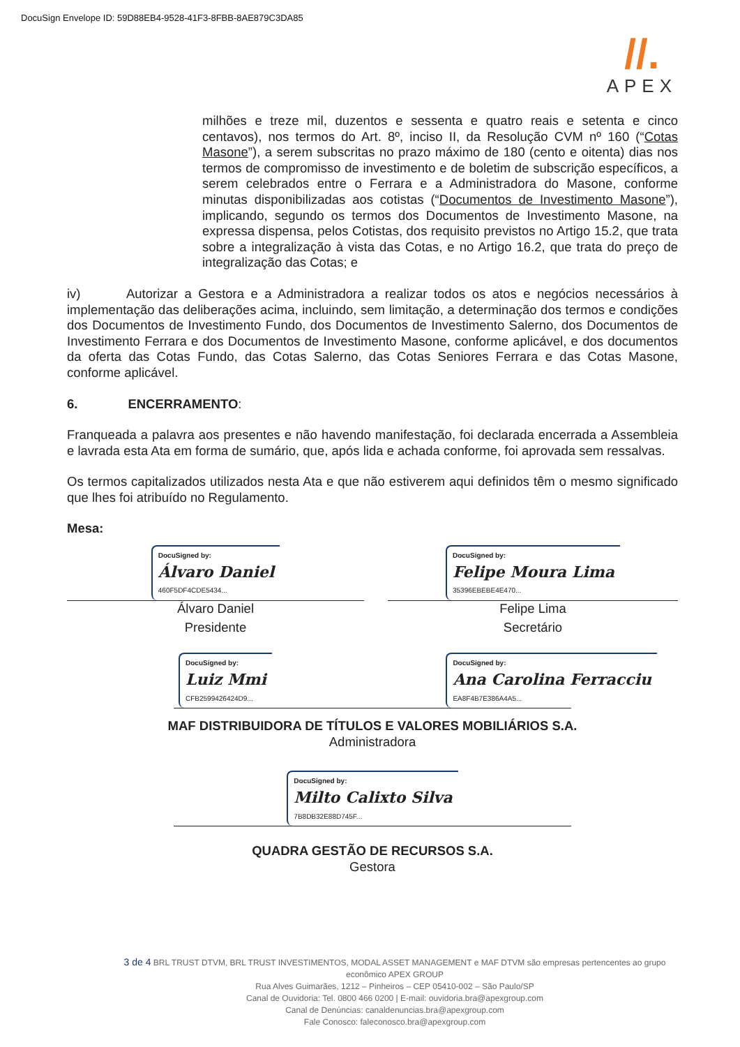DocuSign Envelope ID: 59D88EB4-9528-41F3-8FBB-8AE879C3DA85
//.
APEX
milhões e treze mil, duzentos e sessenta e quatro reais e setenta e cinco centavos), nos termos do Art. 8º, inciso II, da Resolução CVM nº 160 (“Cotas Masone”), a serem subscritas no prazo máximo de 180 (cento e oitenta) dias nos termos de compromisso de investimento e de boletim de subscrição específicos, a serem celebrados entre o Ferrara e a Administradora do Masone, conforme minutas disponibilizadas aos cotistas (“Documentos de Investimento Masone”), implicando, segundo os termos dos Documentos de Investimento Masone, na expressa dispensa, pelos Cotistas, dos requisito previstos no Artigo 15.2, que trata sobre a integralização à vista das Cotas, e no Artigo 16.2, que trata do preço de integralização das Cotas; e
iv) Autorizar a Gestora e a Administradora a realizar todos os atos e negócios necessários à implementação das deliberações acima, incluindo, sem limitação, a determinação dos termos e condições dos Documentos de Investimento Fundo, dos Documentos de Investimento Salerno, dos Documentos de Investimento Ferrara e dos Documentos de Investimento Masone, conforme aplicável, e dos documentos da oferta das Cotas Fundo, das Cotas Salerno, das Cotas Seniores Ferrara e das Cotas Masone, conforme aplicável.
6. ENCERRAMENTO:
Franqueada a palavra aos presentes e não havendo manifestação, foi declarada encerrada a Assembleia e lavrada esta Ata em forma de sumário, que, após lida e achada conforme, foi aprovada sem ressalvas.
Os termos capitalizados utilizados nesta Ata e que não estiverem aqui definidos têm o mesmo significado que lhes foi atribuído no Regulamento.
Mesa:
DocuSigned by:
Álvaro Daniel
460F5DF4CDE5434...
Álvaro Daniel
Presidente
DocuSigned by:
Felipe Moura Lima
35396EBEBE4E470...
Felipe Lima
Secretário
DocuSigned by:
Luiz Mmi
CFB2599426424D9...
DocuSigned by:
Ana Carolina Ferracciu
EA8F4B7E386A4A5...
MAF DISTRIBUIDORA DE TÍTULOS E VALORES MOBILIÁRIOS S.A.
Administradora
DocuSigned by:
Milto Calixto Silva
7B8DB32E88D745F...
QUADRA GESTÃO DE RECURSOS S.A.
Gestora
3 de 4 BRL TRUST DTVM, BRL TRUST INVESTIMENTOS, MODAL ASSET MANAGEMENT e MAF DTVM são empresas pertencentes ao grupo econômico APEX GROUP
Rua Alves Guimarães, 1212 – Pinheiros – CEP 05410-002 – São Paulo/SP
Canal de Ouvidoria: Tel. 0800 466 0200 | E-mail: ouvidoria.bra@apexgroup.com
Canal de Denúncias: canaldenuncias.bra@apexgroup.com
Fale Conosco: faleconosco.bra@apexgroup.com